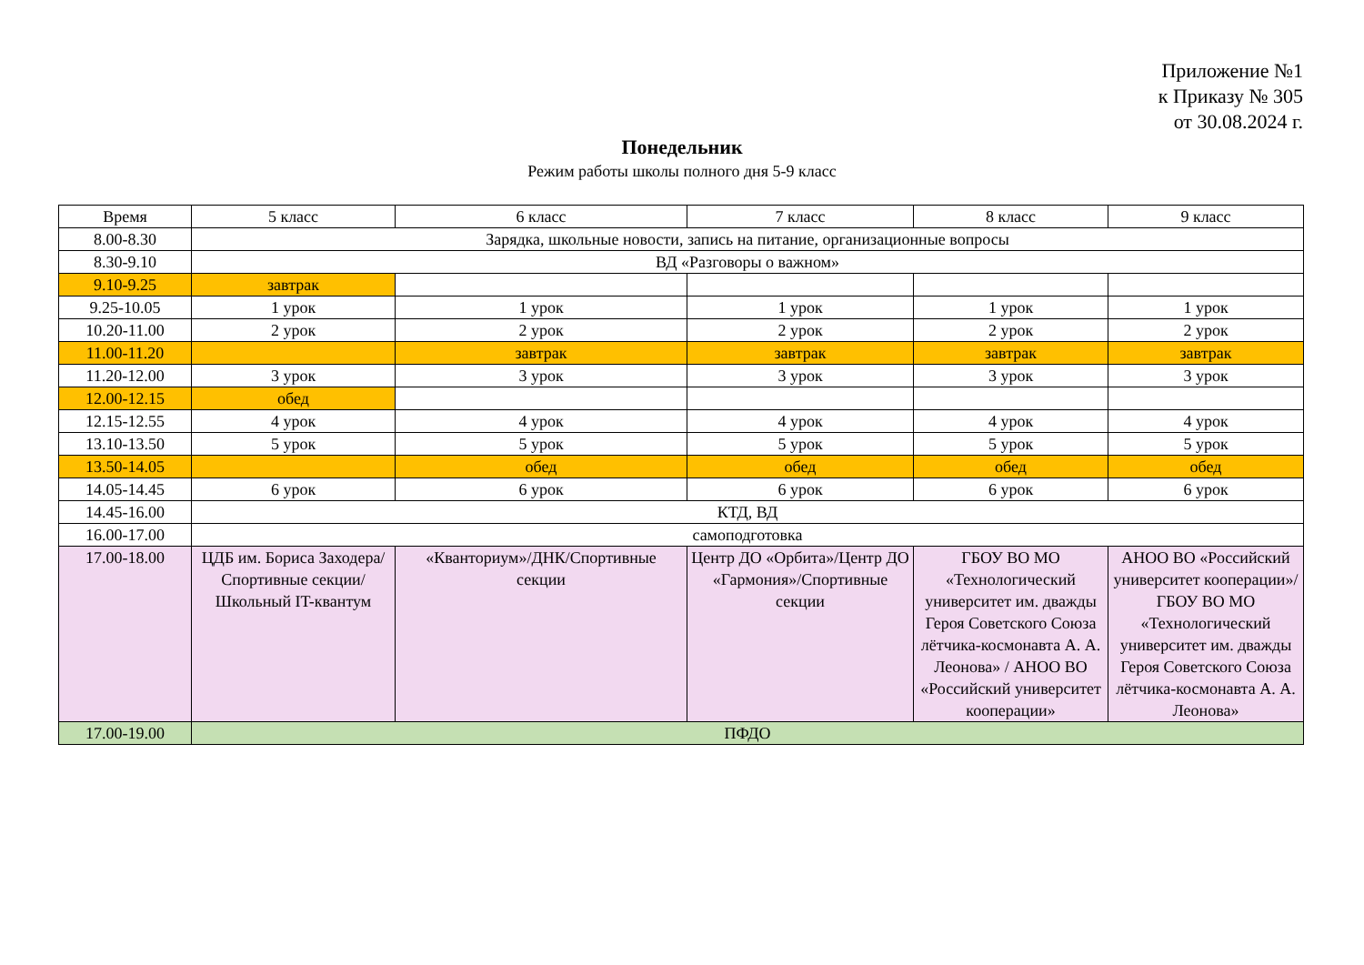Приложение №1
к Приказу № 305
от 30.08.2024 г.
Понедельник
Режим работы школы полного дня 5-9 класс
| Время | 5 класс | 6 класс | 7 класс | 8 класс | 9 класс |
| 8.00-8.30 | Зарядка, школьные новости, запись на питание, организационные вопросы | | | | |
| 8.30-9.10 | ВД «Разговоры о важном» | | | | |
| 9.10-9.25 | завтрак | | | | |
| 9.25-10.05 | 1 урок | 1 урок | 1 урок | 1 урок | 1 урок |
| 10.20-11.00 | 2 урок | 2 урок | 2 урок | 2 урок | 2 урок |
| 11.00-11.20 | | завтрак | завтрак | завтрак | завтрак |
| 11.20-12.00 | 3 урок | 3 урок | 3 урок | 3 урок | 3 урок |
| 12.00-12.15 | обед | | | | |
| 12.15-12.55 | 4 урок | 4 урок | 4 урок | 4 урок | 4 урок |
| 13.10-13.50 | 5 урок | 5 урок | 5 урок | 5 урок | 5 урок |
| 13.50-14.05 | | обед | обед | обед | обед |
| 14.05-14.45 | 6 урок | 6 урок | 6 урок | 6 урок | 6 урок |
| 14.45-16.00 | КТД, ВД | | | | |
| 16.00-17.00 | самоподготовка | | | | |
| 17.00-18.00 | ЦДБ им. Бориса Заходера/Спортивные секции/ Школьный IT-квантум | «Кванториум»/ДНК/Спортивные секции | Центр ДО «Орбита»/Центр ДО «Гармония»/Спортивные секции | ГБОУ ВО МО «Технологический университет им. дважды Героя Советского Союза лётчика-космонавта А. А. Леонова» / АНОО ВО «Российский университет кооперации» | АНОО ВО «Российский университет кооперации»/ ГБОУ ВО МО «Технологический университет им. дважды Героя Советского Союза лётчика-космонавта А. А. Леонова» |
| 17.00-19.00 | ПФДО | | | | |